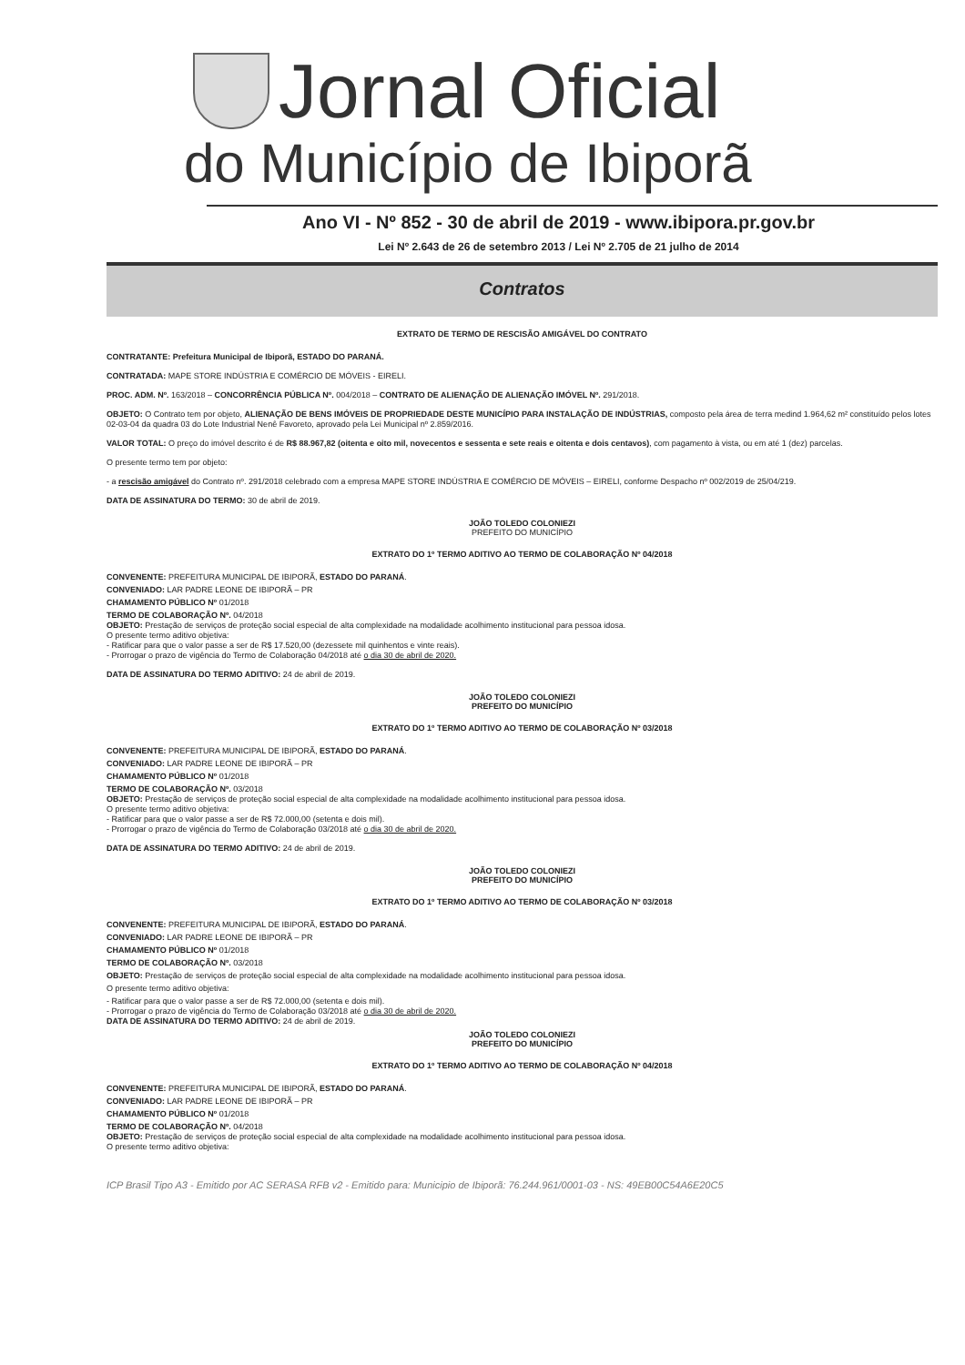Jornal Oficial
do Município de Ibiporã
Ano VI - Nº 852 - 30 de abril de 2019 - www.ibipora.pr.gov.br
Lei Nº 2.643 de 26 de setembro 2013 / Lei Nº 2.705 de 21 julho de 2014
Contratos
EXTRATO DE TERMO DE RESCISÃO AMIGÁVEL DO CONTRATO
CONTRATANTE: Prefeitura Municipal de Ibiporã, ESTADO DO PARANÁ.
CONTRATADA: MAPE STORE INDÚSTRIA E COMÉRCIO DE MÓVEIS - EIRELI.
PROC. ADM. Nº. 163/2018 – CONCORRÊNCIA PÚBLICA Nº. 004/2018 – CONTRATO DE ALIENAÇÃO DE ALIENAÇÃO IMÓVEL Nº. 291/2018.
OBJETO: O Contrato tem por objeto, ALIENAÇÃO DE BENS IMÓVEIS DE PROPRIEDADE DESTE MUNICÍPIO PARA INSTALAÇÃO DE INDÚSTRIAS, composto pela área de terra medind 1.964,62 m² constituído pelos lotes 02-03-04 da quadra 03 do Lote Industrial Nenê Favoreto, aprovado pela Lei Municipal nº 2.859/2016.
VALOR TOTAL: O preço do imóvel descrito é de R$ 88.967,82 (oitenta e oito mil, novecentos e sessenta e sete reais e oitenta e dois centavos), com pagamento à vista, ou em até 1 (dez) parcelas.
O presente termo tem por objeto:
- a rescisão amigável do Contrato nº. 291/2018 celebrado com a empresa MAPE STORE INDÚSTRIA E COMÉRCIO DE MÓVEIS – EIRELI, conforme Despacho nº 002/2019 de 25/04/219.
DATA DE ASSINATURA DO TERMO: 30 de abril de 2019.
JOÃO TOLEDO COLONIEZI
PREFEITO DO MUNICÍPIO
EXTRATO DO 1º TERMO ADITIVO AO TERMO DE COLABORAÇÃO Nº 04/2018
CONVENENTE: PREFEITURA MUNICIPAL DE IBIPORÃ, ESTADO DO PARANÁ.
CONVENIADO: LAR PADRE LEONE DE IBIPORÃ – PR
CHAMAMENTO PÚBLICO Nº 01/2018
TERMO DE COLABORAÇÃO Nº. 04/2018
OBJETO: Prestação de serviços de proteção social especial de alta complexidade na modalidade acolhimento institucional para pessoa idosa.
O presente termo aditivo objetiva:
- Ratificar para que o valor passe a ser de R$ 17.520,00 (dezessete mil quinhentos e vinte reais).
- Prorrogar o prazo de vigência do Termo de Colaboração 04/2018 até o dia 30 de abril de 2020.
DATA DE ASSINATURA DO TERMO ADITIVO: 24 de abril de 2019.
JOÃO TOLEDO COLONIEZI
PREFEITO DO MUNICÍPIO
EXTRATO DO 1º TERMO ADITIVO AO TERMO DE COLABORAÇÃO Nº 03/2018
CONVENENTE: PREFEITURA MUNICIPAL DE IBIPORÃ, ESTADO DO PARANÁ.
CONVENIADO: LAR PADRE LEONE DE IBIPORÃ – PR
CHAMAMENTO PÚBLICO Nº 01/2018
TERMO DE COLABORAÇÃO Nº. 03/2018
OBJETO: Prestação de serviços de proteção social especial de alta complexidade na modalidade acolhimento institucional para pessoa idosa.
O presente termo aditivo objetiva:
- Ratificar para que o valor passe a ser de R$ 72.000,00 (setenta e dois mil).
- Prorrogar o prazo de vigência do Termo de Colaboração 03/2018 até o dia 30 de abril de 2020.
DATA DE ASSINATURA DO TERMO ADITIVO: 24 de abril de 2019.
JOÃO TOLEDO COLONIEZI
PREFEITO DO MUNICÍPIO
EXTRATO DO 1º TERMO ADITIVO AO TERMO DE COLABORAÇÃO Nº 03/2018
CONVENENTE: PREFEITURA MUNICIPAL DE IBIPORÃ, ESTADO DO PARANÁ.
CONVENIADO: LAR PADRE LEONE DE IBIPORÃ – PR
CHAMAMENTO PÚBLICO Nº 01/2018
TERMO DE COLABORAÇÃO Nº. 03/2018
OBJETO: Prestação de serviços de proteção social especial de alta complexidade na modalidade acolhimento institucional para pessoa idosa.
O presente termo aditivo objetiva:
- Ratificar para que o valor passe a ser de R$ 72.000,00 (setenta e dois mil).
- Prorrogar o prazo de vigência do Termo de Colaboração 03/2018 até o dia 30 de abril de 2020.
DATA DE ASSINATURA DO TERMO ADITIVO: 24 de abril de 2019.
JOÃO TOLEDO COLONIEZI
PREFEITO DO MUNICÍPIO
EXTRATO DO 1º TERMO ADITIVO AO TERMO DE COLABORAÇÃO Nº 04/2018
CONVENENTE: PREFEITURA MUNICIPAL DE IBIPORÃ, ESTADO DO PARANÁ.
CONVENIADO: LAR PADRE LEONE DE IBIPORÃ – PR
CHAMAMENTO PÚBLICO Nº 01/2018
TERMO DE COLABORAÇÃO Nº. 04/2018
OBJETO: Prestação de serviços de proteção social especial de alta complexidade na modalidade acolhimento institucional para pessoa idosa.
O presente termo aditivo objetiva:
ICP Brasil Tipo A3 - Emitido por AC SERASA RFB v2 - Emitido para: Municipio de Ibiporã: 76.244.961/0001-03 - NS: 49EB00C54A6E20C5